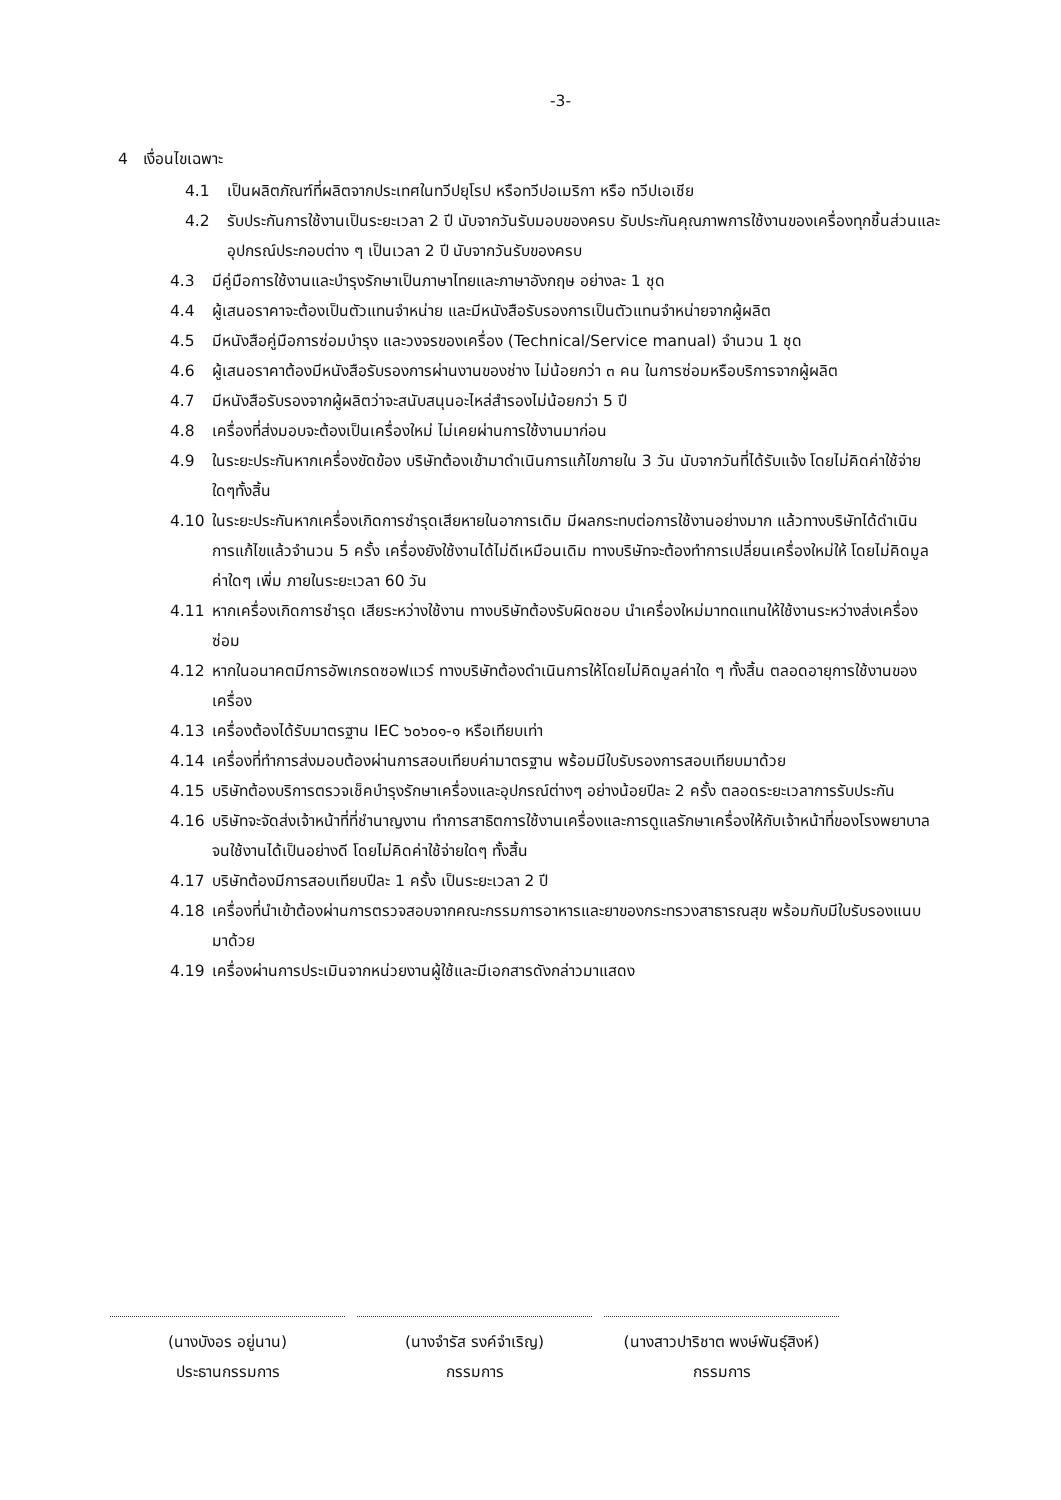-3-
4 เงื่อนไขเฉพาะ
4.1 เป็นผลิตภัณฑ์ที่ผลิตจากประเทศในทวีปยุโรป หรือทวีปอเมริกา หรือ ทวีปเอเชีย
4.2 รับประกันการใช้งานเป็นระยะเวลา 2 ปี นับจากวันรับมอบของครบ รับประกันคุณภาพการใช้งานของเครื่องทุกชิ้นส่วนและอุปกรณ์ประกอบต่าง ๆ เป็นเวลา 2 ปี นับจากวันรับของครบ
4.3 มีคู่มือการใช้งานและบำรุงรักษาเป็นภาษาไทยและภาษาอังกฤษ อย่างละ 1 ชุด
4.4 ผู้เสนอราคาจะต้องเป็นตัวแทนจำหน่าย และมีหนังสือรับรองการเป็นตัวแทนจำหน่ายจากผู้ผลิต
4.5 มีหนังสือคู่มือการซ่อมบำรุง และวงจรของเครื่อง (Technical/Service manual) จำนวน 1 ชุด
4.6 ผู้เสนอราคาต้องมีหนังสือรับรองการผ่านงานของช่าง ไม่น้อยกว่า ๓ คน ในการซ่อมหรือบริการจากผู้ผลิต
4.7 มีหนังสือรับรองจากผู้ผลิตว่าจะสนับสนุนอะไหล่สำรองไม่น้อยกว่า 5 ปี
4.8 เครื่องที่ส่งมอบจะต้องเป็นเครื่องใหม่ ไม่เคยผ่านการใช้งานมาก่อน
4.9 ในระยะประกันหากเครื่องขัดข้อง บริษัทต้องเข้ามาดำเนินการแก้ไขภายใน 3 วัน นับจากวันที่ได้รับแจ้ง โดยไม่คิดค่าใช้จ่ายใดๆทั้งสิ้น
4.10 ในระยะประกันหากเครื่องเกิดการชำรุดเสียหายในอาการเดิม มีผลกระทบต่อการใช้งานอย่างมาก แล้วทางบริษัทได้ดำเนินการแก้ไขแล้วจำนวน 5 ครั้ง เครื่องยังใช้งานได้ไม่ดีเหมือนเดิม ทางบริษัทจะต้องทำการเปลี่ยนเครื่องใหม่ให้ โดยไม่คิดมูลค่าใดๆ เพิ่ม ภายในระยะเวลา 60 วัน
4.11 หากเครื่องเกิดการชำรุด เสียระหว่างใช้งาน ทางบริษัทต้องรับผิดชอบ นำเครื่องใหม่มาทดแทนให้ใช้งานระหว่างส่งเครื่องซ่อม
4.12 หากในอนาคตมีการอัพเกรดซอฟแวร์ ทางบริษัทต้องดำเนินการให้โดยไม่คิดมูลค่าใด ๆ ทั้งสิ้น ตลอดอายุการใช้งานของเครื่อง
4.13 เครื่องต้องได้รับมาตรฐาน IEC ๖๐๖๐๑-๑ หรือเทียบเท่า
4.14 เครื่องที่ทำการส่งมอบต้องผ่านการสอบเทียบค่ามาตรฐาน พร้อมมีใบรับรองการสอบเทียบมาด้วย
4.15 บริษัทต้องบริการตรวจเช็คบำรุงรักษาเครื่องและอุปกรณ์ต่างๆ อย่างน้อยปีละ 2 ครั้ง ตลอดระยะเวลาการรับประกัน
4.16 บริษัทจะจัดส่งเจ้าหน้าที่ที่ชำนาญงาน ทำการสาธิตการใช้งานเครื่องและการดูแลรักษาเครื่องให้กับเจ้าหน้าที่ของโรงพยาบาลจนใช้งานได้เป็นอย่างดี โดยไม่คิดค่าใช้จ่ายใดๆ ทั้งสิ้น
4.17 บริษัทต้องมีการสอบเทียบปีละ 1 ครั้ง เป็นระยะเวลา 2 ปี
4.18 เครื่องที่นำเข้าต้องผ่านการตรวจสอบจากคณะกรรมการอาหารและยาของกระทรวงสาธารณสุข พร้อมกับมีใบรับรองแนบมาด้วย
4.19 เครื่องผ่านการประเมินจากหน่วยงานผู้ใช้และมีเอกสารดังกล่าวมาแสดง
(นางบังอร อยู่นาน)
ประธานกรรมการ
(นางจำรัส รงค์จำเริญ)
กรรมการ
(นางสาวปาริชาต พงษ์พันธุ์สิงห์)
กรรมการ